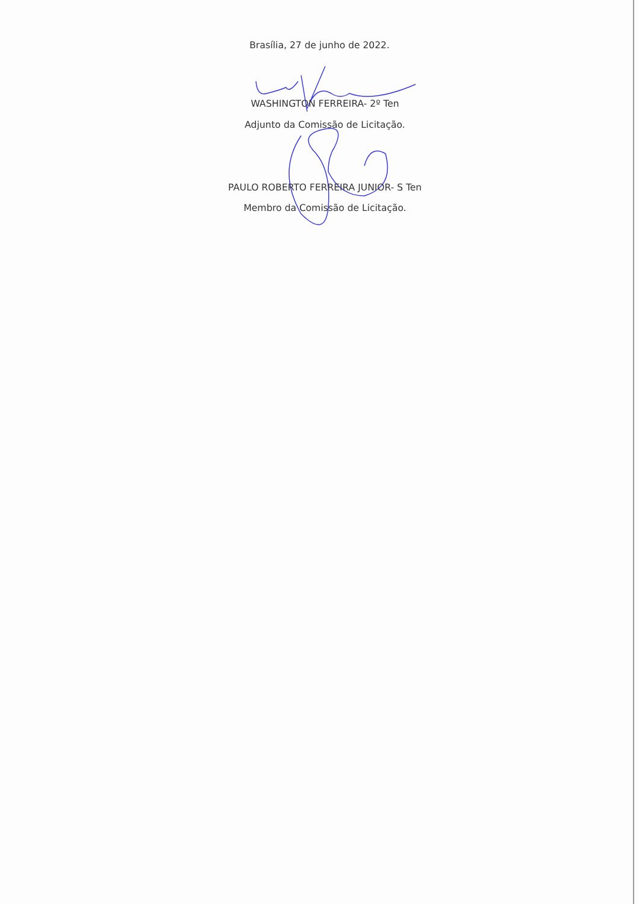Brasília, 27 de junho de 2022.
WASHINGTON FERREIRA- 2º Ten
Adjunto da Comissão de Licitação.
PAULO ROBERTO FERREIRA JUNIOR- S Ten
Membro da Comissão de Licitação.